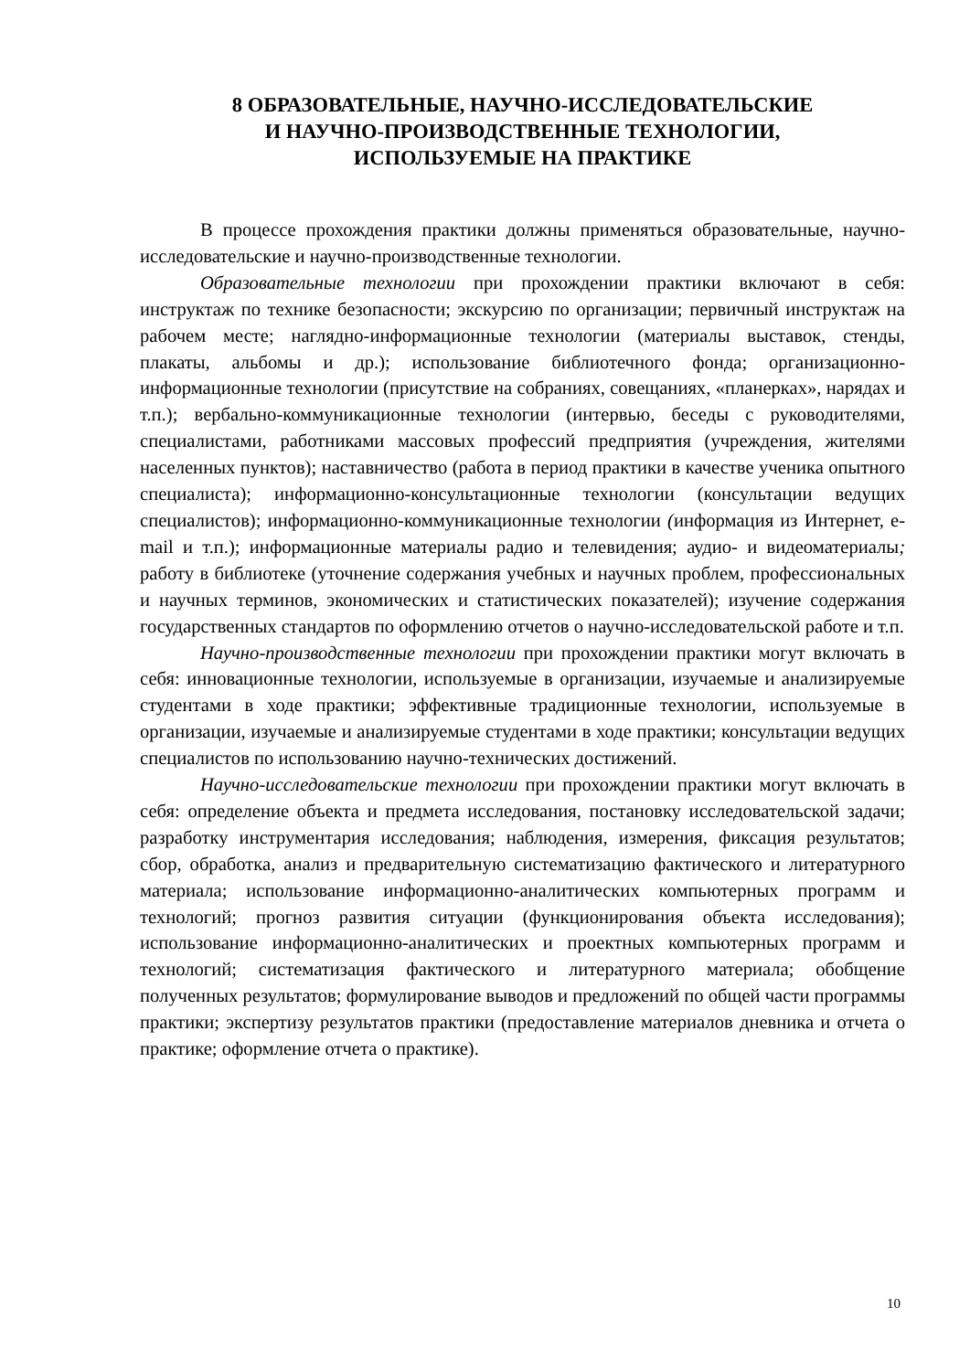8 ОБРАЗОВАТЕЛЬНЫЕ, НАУЧНО-ИССЛЕДОВАТЕЛЬСКИЕ
И НАУЧНО-ПРОИЗВОДСТВЕННЫЕ ТЕХНОЛОГИИ,
ИСПОЛЬЗУЕМЫЕ НА ПРАКТИКЕ
В процессе прохождения практики должны применяться образовательные, научно-исследовательские и научно-производственные технологии.
Образовательные технологии при прохождении практики включают в себя: инструктаж по технике безопасности; экскурсию по организации; первичный инструктаж на рабочем месте; наглядно-информационные технологии (материалы выставок, стенды, плакаты, альбомы и др.); использование библиотечного фонда; организационно-информационные технологии (присутствие на собраниях, совещаниях, «планерках», нарядах и т.п.); вербально-коммуникационные технологии (интервью, беседы с руководителями, специалистами, работниками массовых профессий предприятия (учреждения, жителями населенных пунктов); наставничество (работа в период практики в качестве ученика опытного специалиста); информационно-консультационные технологии (консультации ведущих специалистов); информационно-коммуникационные технологии (информация из Интернет, e-mail и т.п.); информационные материалы радио и телевидения; аудио- и видеоматериалы; работу в библиотеке (уточнение содержания учебных и научных проблем, профессиональных и научных терминов, экономических и статистических показателей); изучение содержания государственных стандартов по оформлению отчетов о научно-исследовательской работе и т.п.
Научно-производственные технологии при прохождении практики могут включать в себя: инновационные технологии, используемые в организации, изучаемые и анализируемые студентами в ходе практики; эффективные традиционные технологии, используемые в организации, изучаемые и анализируемые студентами в ходе практики; консультации ведущих специалистов по использованию научно-технических достижений.
Научно-исследовательские технологии при прохождении практики могут включать в себя: определение объекта и предмета исследования, постановку исследовательской задачи; разработку инструментария исследования; наблюдения, измерения, фиксация результатов; сбор, обработка, анализ и предварительную систематизацию фактического и литературного материала; использование информационно-аналитических компьютерных программ и технологий; прогноз развития ситуации (функционирования объекта исследования); использование информационно-аналитических и проектных компьютерных программ и технологий; систематизация фактического и литературного материала; обобщение полученных результатов; формулирование выводов и предложений по общей части программы практики; экспертизу результатов практики (предоставление материалов дневника и отчета о практике; оформление отчета о практике).
10